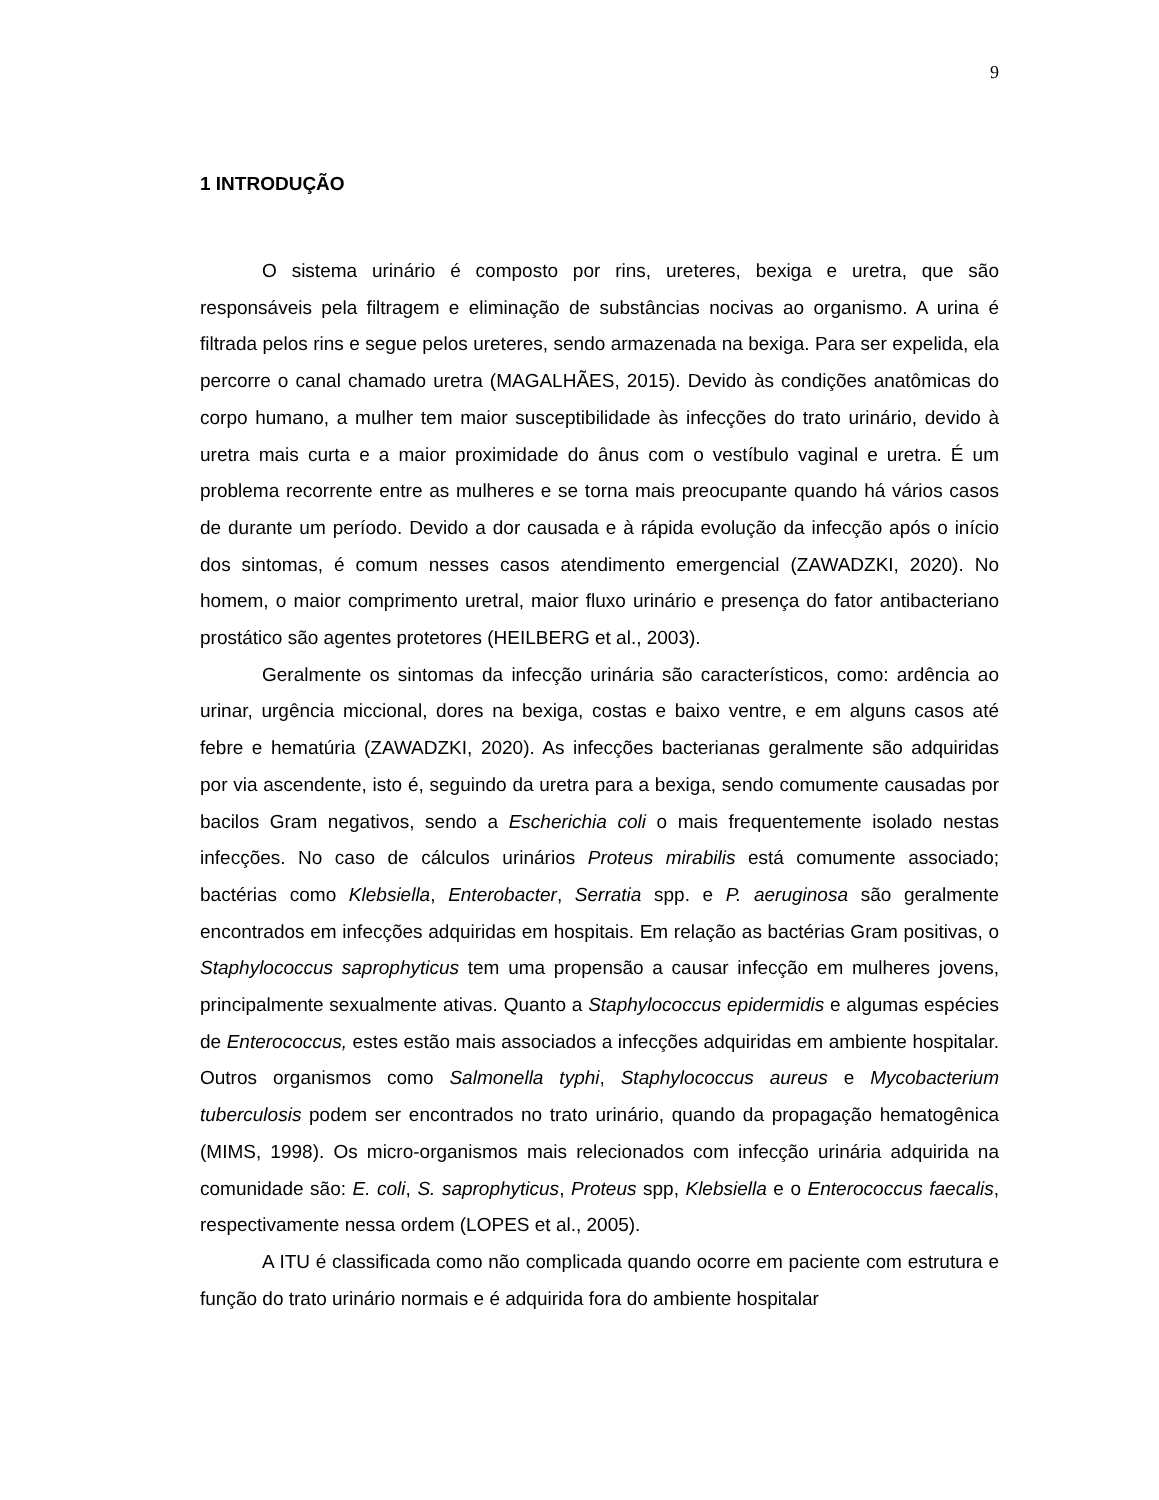9
1 INTRODUÇÃO
O sistema urinário é composto por rins, ureteres, bexiga e uretra, que são responsáveis pela filtragem e eliminação de substâncias nocivas ao organismo. A urina é filtrada pelos rins e segue pelos ureteres, sendo armazenada na bexiga. Para ser expelida, ela percorre o canal chamado uretra (MAGALHÃES, 2015). Devido às condições anatômicas do corpo humano, a mulher tem maior susceptibilidade às infecções do trato urinário, devido à uretra mais curta e a maior proximidade do ânus com o vestíbulo vaginal e uretra. É um problema recorrente entre as mulheres e se torna mais preocupante quando há vários casos de durante um período. Devido a dor causada e à rápida evolução da infecção após o início dos sintomas, é comum nesses casos atendimento emergencial (ZAWADZKI, 2020). No homem, o maior comprimento uretral, maior fluxo urinário e presença do fator antibacteriano prostático são agentes protetores (HEILBERG et al., 2003).
Geralmente os sintomas da infecção urinária são característicos, como: ardência ao urinar, urgência miccional, dores na bexiga, costas e baixo ventre, e em alguns casos até febre e hematúria (ZAWADZKI, 2020). As infecções bacterianas geralmente são adquiridas por via ascendente, isto é, seguindo da uretra para a bexiga, sendo comumente causadas por bacilos Gram negativos, sendo a Escherichia coli o mais frequentemente isolado nestas infecções. No caso de cálculos urinários Proteus mirabilis está comumente associado; bactérias como Klebsiella, Enterobacter, Serratia spp. e P. aeruginosa são geralmente encontrados em infecções adquiridas em hospitais. Em relação as bactérias Gram positivas, o Staphylococcus saprophyticus tem uma propensão a causar infecção em mulheres jovens, principalmente sexualmente ativas. Quanto a Staphylococcus epidermidis e algumas espécies de Enterococcus, estes estão mais associados a infecções adquiridas em ambiente hospitalar. Outros organismos como Salmonella typhi, Staphylococcus aureus e Mycobacterium tuberculosis podem ser encontrados no trato urinário, quando da propagação hematogênica (MIMS, 1998). Os micro-organismos mais relecionados com infecção urinária adquirida na comunidade são: E. coli, S. saprophyticus, Proteus spp, Klebsiella e o Enterococcus faecalis, respectivamente nessa ordem (LOPES et al., 2005).
A ITU é classificada como não complicada quando ocorre em paciente com estrutura e função do trato urinário normais e é adquirida fora do ambiente hospitalar